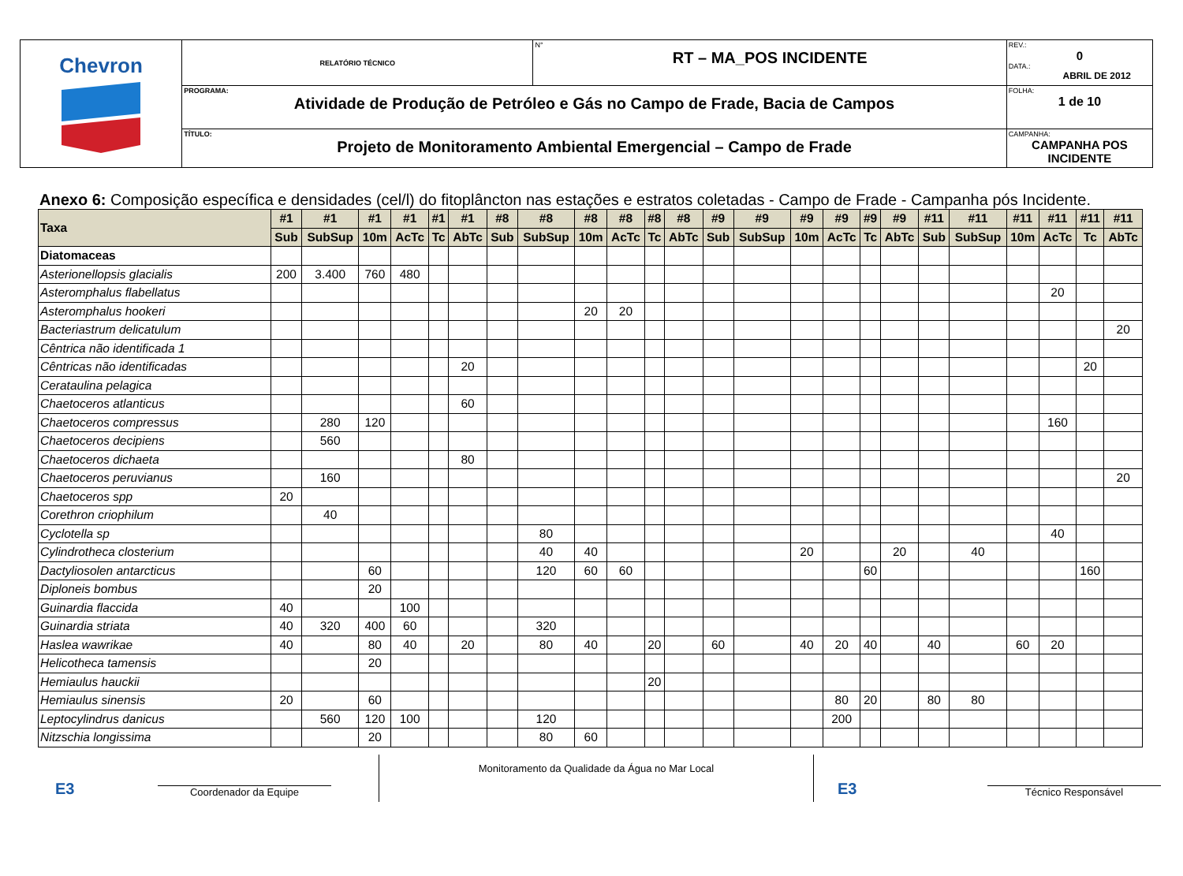| Chevron | RELATÓRIO TÉCNICO | N° RT – MA_POS INCIDENTE | REV.: 0 DATA.: ABRIL DE 2012 |
| | PROGRAMA: Atividade de Produção de Petróleo e Gás no Campo de Frade, Bacia de Campos | | FOLHA: 1 de 10 |
| | TÍTULO: Projeto de Monitoramento Ambiental Emergencial – Campo de Frade | | CAMPANHA: CAMPANHA POS INCIDENTE |
Anexo 6: Composição específica e densidades (cel/l) do fitoplâncton nas estações e estratos coletadas - Campo de Frade - Campanha pós Incidente.
| Taxa | #1 | #1 | #1 | #1 | #1 | #1 | #8 | #8 | #8 | #8 | #8 | #8 | #9 | #9 | #9 | #9 | #9 | #9 | #11 | #11 | #11 | #11 | #11 | #11 |
| --- | --- | --- | --- | --- | --- | --- | --- | --- | --- | --- | --- | --- | --- | --- | --- | --- | --- | --- | --- | --- | --- | --- | --- | --- |
| | Sub | SubSup | 10m | AcTc | Tc | AbTc | Sub | SubSup | 10m | AcTc | Tc | AbTc | Sub | SubSup | 10m | AcTc | Tc | AbTc | Sub | SubSup | 10m | AcTc | Tc | AbTc |
| Diatomaceas | | | | | | | | | | | | | | | | | | | | | | | | |
| Asterionellopsis glacialis | 200 | 3.400 | 760 | 480 | | | | | | | | | | | | | | | | | | | | |
| Asteromphalus flabellatus | | | | | | | | | | | | | | | | | | | | | | 20 | | |
| Asteromphalus hookeri | | | | | | | | | 20 | 20 | | | | | | | | | | | | | | |
| Bacteriastrum delicatulum | | | | | | | | | | | | | | | | | | | | | | | | 20 |
| Cêntrica não identificada 1 | | | | | | | | | | | | | | | | | | | | | | | | |
| Cêntricas não identificadas | | | | | | 20 | | | | | | | | | | | | | | | | | 20 | |
| Cerataulina pelagica | | | | | | | | | | | | | | | | | | | | | | | | |
| Chaetoceros atlanticus | | | | | | 60 | | | | | | | | | | | | | | | | | | |
| Chaetoceros compressus | | 280 | 120 | | | | | | | | | | | | | | | | | | | 160 | | |
| Chaetoceros decipiens | | 560 | | | | | | | | | | | | | | | | | | | | | | |
| Chaetoceros dichaeta | | | | | | 80 | | | | | | | | | | | | | | | | | | |
| Chaetoceros peruvianus | | 160 | | | | | | | | | | | | | | | | | | | | | | 20 |
| Chaetoceros spp | 20 | | | | | | | | | | | | | | | | | | | | | | | |
| Corethron criophilum | | 40 | | | | | | | | | | | | | | | | | | | | | | |
| Cyclotella sp | | | | | | | | 80 | | | | | | | | | | | | | | 40 | | |
| Cylindrotheca closterium | | | | | | | | 40 | 40 | | | | | | 20 | | | 20 | | 40 | | | | |
| Dactyliosolen antarcticus | | | 60 | | | | | 120 | 60 | 60 | | | | | | | 60 | | | | | | 160 | |
| Diploneis bombus | | | 20 | | | | | | | | | | | | | | | | | | | | | |
| Guinardia flaccida | 40 | | | 100 | | | | | | | | | | | | | | | | | | | | |
| Guinardia striata | 40 | 320 | 400 | 60 | | | | 320 | | | | | | | | | | | | | | | | |
| Haslea wawrikae | 40 | | 80 | 40 | | 20 | | 80 | 40 | | 20 | | 60 | | 40 | 20 | 40 | | 40 | | 60 | 20 | | |
| Helicotheca tamensis | | | 20 | | | | | | | | | | | | | | | | | | | | | |
| Hemiaulus hauckii | | | | | | | | | | | 20 | | | | | | | | | | | | | |
| Hemiaulus sinensis | 20 | | 60 | | | | | | | | | | | | | 80 | 20 | | 80 | 80 | | | | |
| Leptocylindrus danicus | | 560 | 120 | 100 | | | | 120 | | | | | | | | 200 | | | | | | | | |
| Nitzschia longissima | | | 20 | | | | | 80 | 60 | | | | | | | | | | | | | | | |
E3
Coordenador da Equipe
Monitoramento da Qualidade da Água no Mar Local
E3
Técnico Responsável